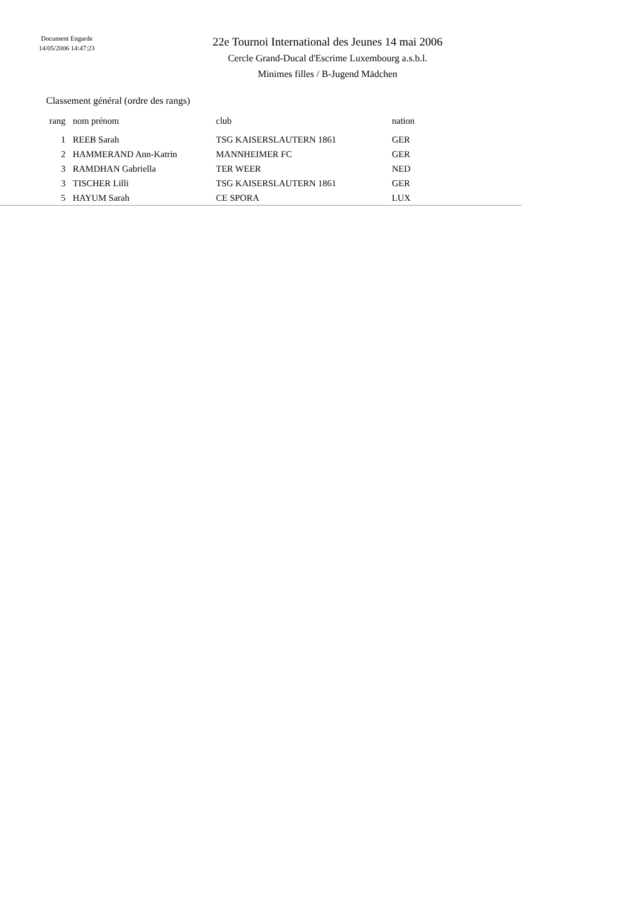Document Engarde
14/05/2006 14:47:23
22e Tournoi International des Jeunes 14 mai 2006
Cercle Grand-Ducal d'Escrime Luxembourg a.s.b.l.
Minimes filles / B-Jugend Mädchen
Classement général (ordre des rangs)
| rang | nom prénom | club | nation |
| --- | --- | --- | --- |
| 1 | REEB Sarah | TSG KAISERSLAUTERN 1861 | GER |
| 2 | HAMMERAND Ann-Katrin | MANNHEIMER FC | GER |
| 3 | RAMDHAN Gabriella | TER WEER | NED |
| 3 | TISCHER Lilli | TSG KAISERSLAUTERN 1861 | GER |
| 5 | HAYUM Sarah | CE SPORA | LUX |